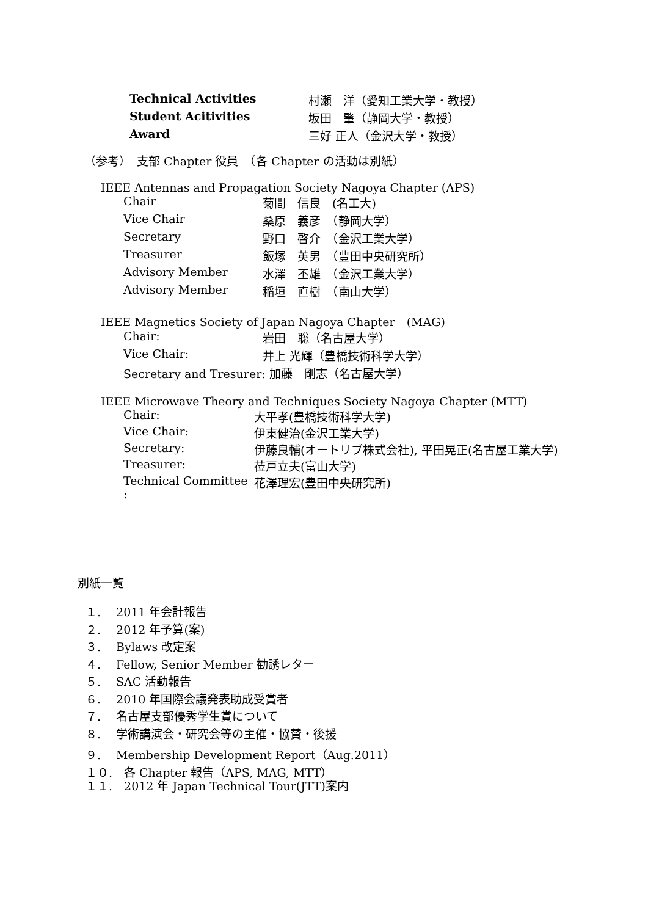| Technical Activities | 村瀬 洋（愛知工業大学・教授） |
| Student Acitivities | 坂田 肇（静岡大学・教授） |
| Award | 三好 正人（金沢大学・教授） |
（参考）　支部 Chapter 役員　（各 Chapter の活動は別紙）
IEEE Antennas and Propagation Society Nagoya Chapter (APS)
| Chair | 菊間 信良 (名工大) |
| Vice Chair | 桑原 義彦 （静岡大学） |
| Secretary | 野口 啓介 （金沢工業大学） |
| Treasurer | 飯塚 英男 （豊田中央研究所） |
| Advisory Member | 水澤 丕雄 （金沢工業大学） |
| Advisory Member | 稲垣 直樹 （南山大学） |
IEEE Magnetics Society of Japan Nagoya Chapter　(MAG)
| Chair: | 岩田 聡（名古屋大学） |
| Vice Chair: | 井上 光輝（豊橋技術科学大学） |
| Secretary and Tresurer: 加藤 剛志（名古屋大学） | |
IEEE Microwave Theory and Techniques Society Nagoya Chapter (MTT)
| Chair: | 大平孝(豊橋技術科学大学) |
| Vice Chair: | 伊東健治(金沢工業大学) |
| Secretary: | 伊藤良輔(オートリブ株式会社), 平田晃正(名古屋工業大学) |
| Treasurer: | 莅戸立夫(富山大学) |
| Technical Committee : | 花澤理宏(豊田中央研究所) |
別紙一覧
１.　 2011 年会計報告
２.　 2012 年予算(案)
３.　 Bylaws 改定案
４.　 Fellow, Senior Member 勧誘レター
５.　 SAC 活動報告
６.　 2010 年国際会議発表助成受賞者
７.　 名古屋支部優秀学生賞について
８.　 学術講演会・研究会等の主催・協賛・後援
９.　 Membership Development Report（Aug.2011）
１０.　各 Chapter 報告（APS, MAG, MTT）
１１.　2012 年 Japan Technical Tour(JTT)案内